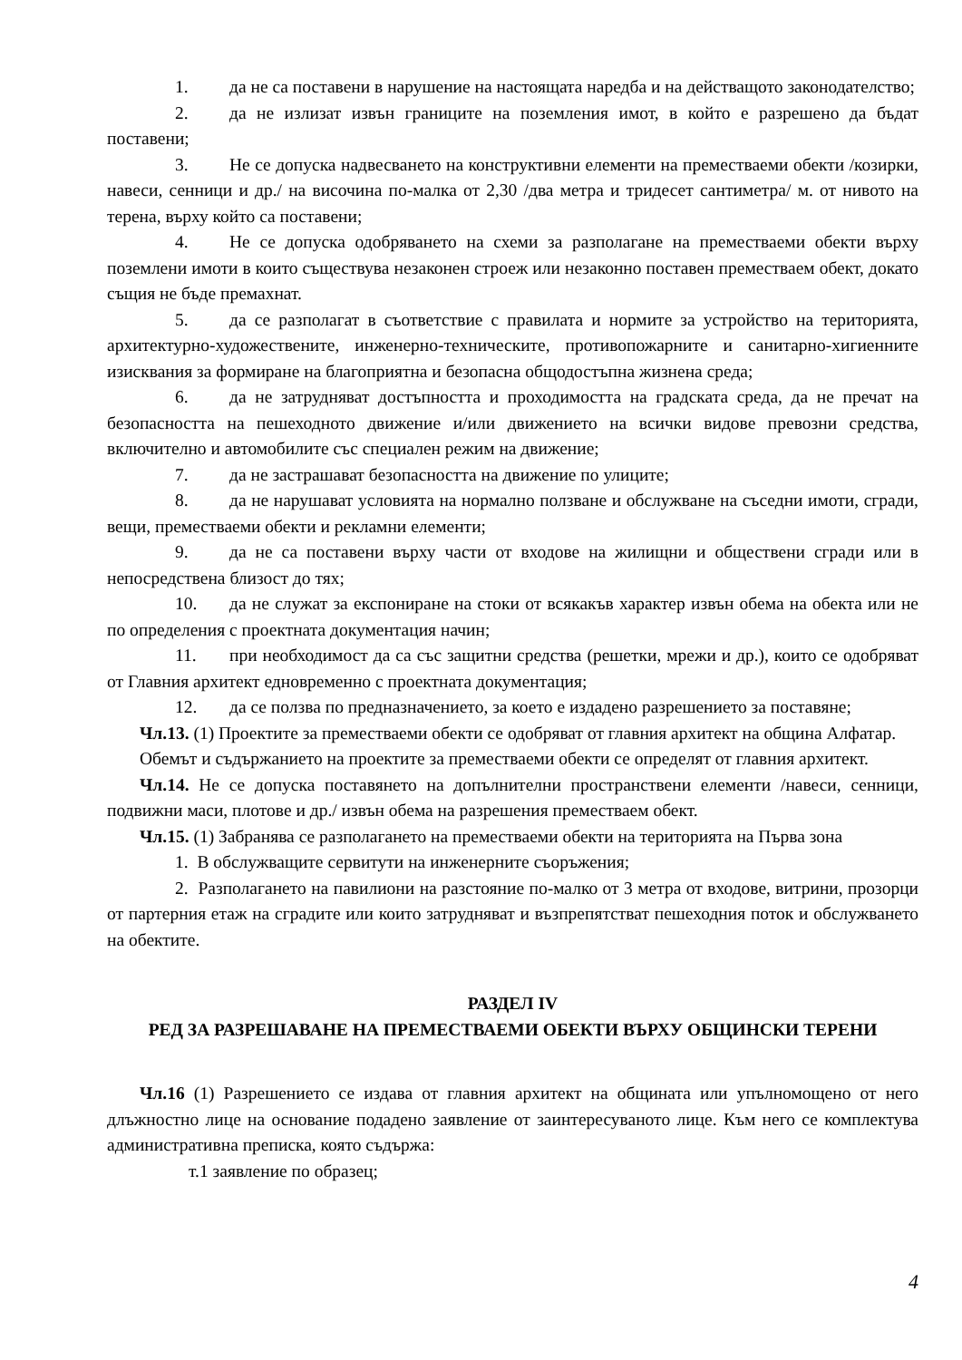1. да не са поставени в нарушение на настоящата наредба и на действащото законодателство;
2. да не излизат извън границите на поземления имот, в който е разрешено да бъдат поставени;
3. Не се допуска надвесването на конструктивни елементи на преместваеми обекти /козирки, навеси, сенници и др./ на височина по-малка от 2,30 /два метра и тридесет сантиметра/ м. от нивото на терена, върху който са поставени;
4. Не се допуска одобряването на схеми за разполагане на преместваеми обекти върху поземлени имоти в които съществува незаконен строеж или незаконно поставен преместваем обект, докато същия не бъде премахнат.
5. да се разполагат в съответствие с правилата и нормите за устройство на територията, архитектурно-художествените, инженерно-техническите, противопожарните и санитарно-хигиенните изисквания за формиране на благоприятна и безопасна общодостъпна жизнена среда;
6. да не затрудняват достъпността и проходимостта на градската среда, да не пречат на безопасността на пешеходното движение и/или движението на всички видове превозни средства, включително и автомобилите със специален режим на движение;
7. да не застрашават безопасността на движение по улиците;
8. да не нарушават условията на нормално ползване и обслужване на съседни имоти, сгради, вещи, преместваеми обекти и рекламни елементи;
9. да не са поставени върху части от входове на жилищни и обществени сгради или в непосредствена близост до тях;
10. да не служат за експониране на стоки от всякакъв характер извън обема на обекта или не по определения с проектната документация начин;
11. при необходимост да са със защитни средства (решетки, мрежи и др.), които се одобряват от Главния архитект едновременно с проектната документация;
12. да се ползва по предназначението, за което е издадено разрешението за поставяне;
Чл.13. (1) Проектите за преместваеми обекти се одобряват от главния архитект на община Алфатар.
Обемът и съдържанието на проектите за преместваеми обекти се определят от главния архитект.
Чл.14. Не се допуска поставянето на допълнителни пространствени елементи /навеси, сенници, подвижни маси, плотове и др./ извън обема на разрешения преместваем обект.
Чл.15. (1) Забранява се разполагането на преместваеми обекти на територията на Първа зона
1. В обслужващите сервитути на инженерните съоръжения;
2. Разполагането на павилиони на разстояние по-малко от 3 метра от входове, витрини, прозорци от партерния етаж на сградите или които затрудняват и възпрепятстват пешеходния поток и обслужването на обектите.
РАЗДЕЛ IV
РЕД ЗА РАЗРЕШАВАНЕ НА ПРЕМЕСТВАЕМИ ОБЕКТИ ВЪРХУ ОБЩИНСКИ ТЕРЕНИ
Чл.16 (1) Разрешението се издава от главния архитект на общината или упълномощено от него длъжностно лице на основание подадено заявление от заинтересуваното лице. Към него се комплектува административна преписка, която съдържа:
т.1 заявление по образец;
4